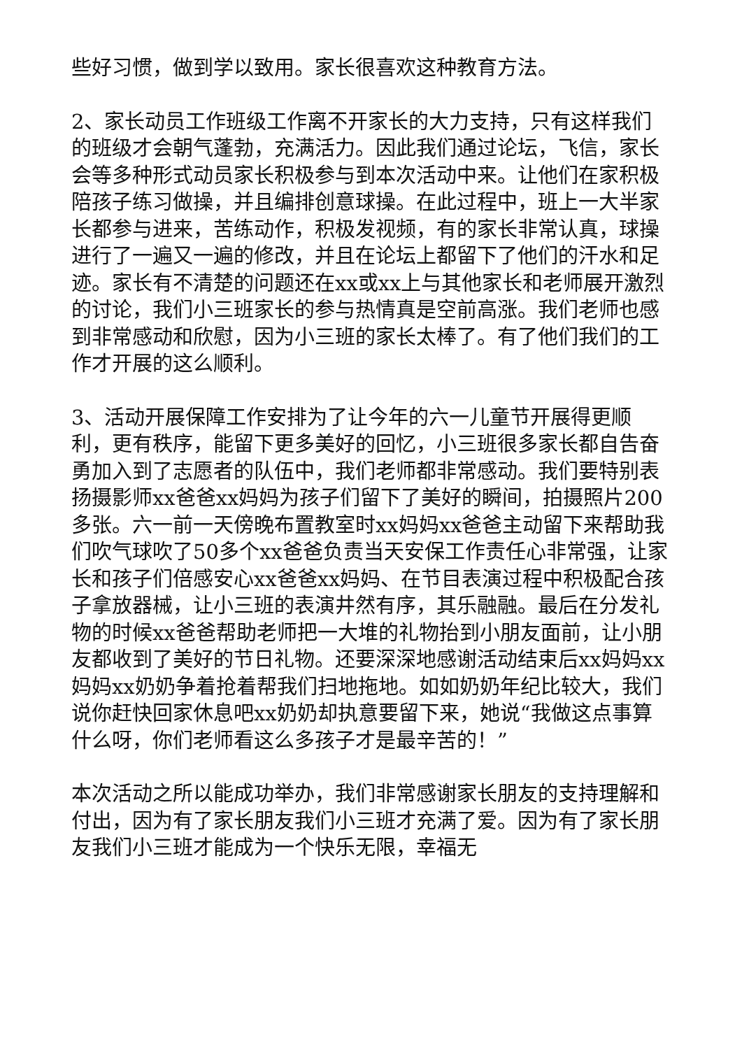些好习惯，做到学以致用。家长很喜欢这种教育方法。
2、家长动员工作班级工作离不开家长的大力支持，只有这样我们的班级才会朝气蓬勃，充满活力。因此我们通过论坛，飞信，家长会等多种形式动员家长积极参与到本次活动中来。让他们在家积极陪孩子练习做操，并且编排创意球操。在此过程中，班上一大半家长都参与进来，苦练动作，积极发视频，有的家长非常认真，球操进行了一遍又一遍的修改，并且在论坛上都留下了他们的汗水和足迹。家长有不清楚的问题还在xx或xx上与其他家长和老师展开激烈的讨论，我们小三班家长的参与热情真是空前高涨。我们老师也感到非常感动和欣慰，因为小三班的家长太棒了。有了他们我们的工作才开展的这么顺利。
3、活动开展保障工作安排为了让今年的六一儿童节开展得更顺利，更有秩序，能留下更多美好的回忆，小三班很多家长都自告奋勇加入到了志愿者的队伍中，我们老师都非常感动。我们要特别表扬摄影师xx爸爸xx妈妈为孩子们留下了美好的瞬间，拍摄照片200多张。六一前一天傍晚布置教室时xx妈妈xx爸爸主动留下来帮助我们吹气球吹了50多个xx爸爸负责当天安保工作责任心非常强，让家长和孩子们倍感安心xx爸爸xx妈妈、在节目表演过程中积极配合孩子拿放器械，让小三班的表演井然有序，其乐融融。最后在分发礼物的时候xx爸爸帮助老师把一大堆的礼物抬到小朋友面前，让小朋友都收到了美好的节日礼物。还要深深地感谢活动结束后xx妈妈xx妈妈xx奶奶争着抢着帮我们扫地拖地。如如奶奶年纪比较大，我们说你赶快回家休息吧xx奶奶却执意要留下来，她说“我做这点事算什么呀，你们老师看这么多孩子才是最辛苦的！”
本次活动之所以能成功举办，我们非常感谢家长朋友的支持理解和付出，因为有了家长朋友我们小三班才充满了爱。因为有了家长朋友我们小三班才能成为一个快乐无限，幸福无